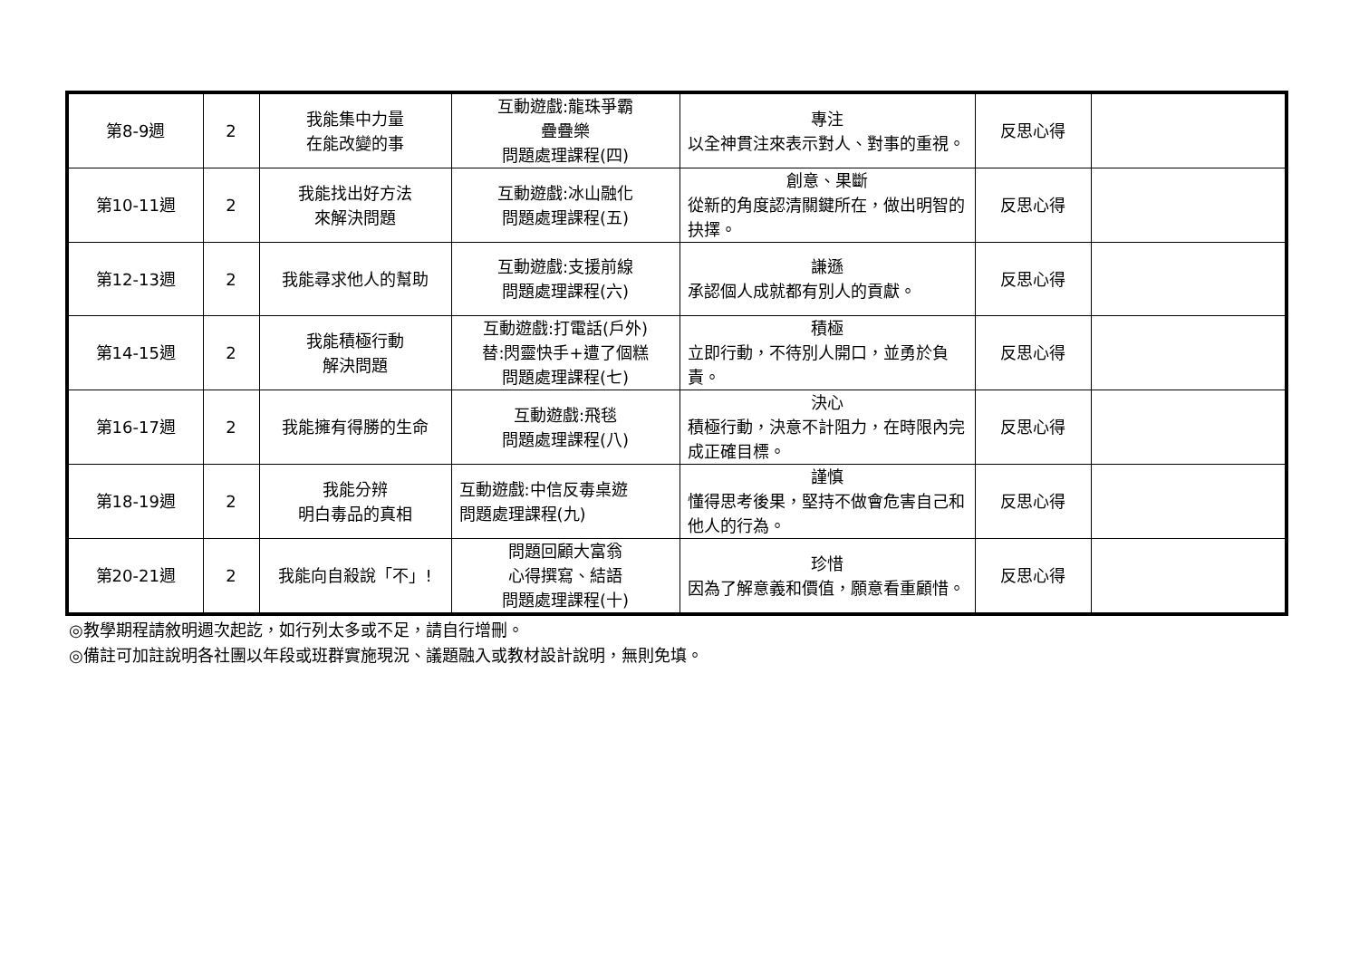| 第8-9週 | 2 | 我能集中力量 在能改變的事 | 互動遊戲:龍珠爭霸 疊疊樂 問題處理課程(四) | 專注 以全神貫注來表示對人、對事的重視。 | 反思心得 | |
| 第10-11週 | 2 | 我能找出好方法 來解決問題 | 互動遊戲:冰山融化 問題處理課程(五) | 創意、果斷 從新的角度認清關鍵所在，做出明智的抉擇。 | 反思心得 | |
| 第12-13週 | 2 | 我能尋求他人的幫助 | 互動遊戲:支援前線 問題處理課程(六) | 謙遜 承認個人成就都有別人的貢獻。 | 反思心得 | |
| 第14-15週 | 2 | 我能積極行動 解決問題 | 互動遊戲:打電話(戶外) 替:閃靈快手+遭了個糕 問題處理課程(七) | 積極 立即行動，不待別人開口，並勇於負責。 | 反思心得 | |
| 第16-17週 | 2 | 我能擁有得勝的生命 | 互動遊戲:飛毯 問題處理課程(八) | 決心 積極行動，決意不計阻力，在時限內完成正確目標。 | 反思心得 | |
| 第18-19週 | 2 | 我能分辨 明白毒品的真相 | 互動遊戲:中信反毒桌遊 問題處理課程(九) | 謹慎 懂得思考後果，堅持不做會危害自己和他人的行為。 | 反思心得 | |
| 第20-21週 | 2 | 我能向自殺說「不」! | 問題回顧大富翁 心得撰寫、結語 問題處理課程(十) | 珍惜 因為了解意義和價值，願意看重顧惜。 | 反思心得 | |
◎教學期程請敘明週次起訖，如行列太多或不足，請自行增刪。
◎備註可加註說明各社團以年段或班群實施現況、議題融入或教材設計說明，無則免填。